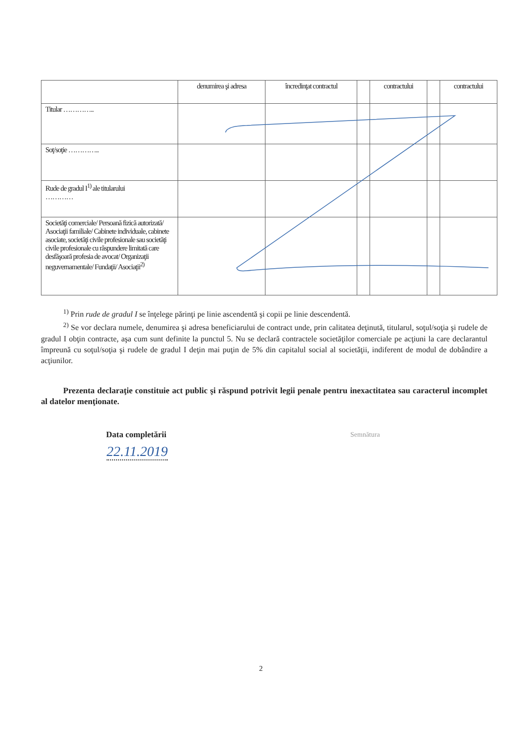| | denumirea şi adresa | încredinţat contractul | | contractului | | contractului |
| Titular ………….. | | | | | | |
| Soţ/soţie ………….. | | | | | | |
| Rude de gradul I<sup>1)</sup> ale titularului ………… | | | | | | |
| Societăţi comerciale/ Persoană fizică autorizată/ Asociaţii familiale/ Cabinete individuale, cabinete asociate, societăţi civile profesionale sau societăţi civile profesionale cu răspundere limitată care desfăşoară profesia de avocat/ Organizaţii neguvernamentale/ Fundaţii/ Asociaţii<sup>2)</sup> | | | | | | |
<sup>1)</sup> Prin rude de gradul I se înţelege părinţi pe linie ascendentă şi copii pe linie descendentă.
<sup>2)</sup> Se vor declara numele, denumirea şi adresa beneficiarului de contract unde, prin calitatea deţinută, titularul, soţul/soţia şi rudele de gradul I obţin contracte, aşa cum sunt definite la punctul 5. Nu se declară contractele societăţilor comerciale pe acţiuni la care declarantul împreună cu soţul/soţia şi rudele de gradul I deţin mai puţin de 5% din capitalul social al societăţii, indiferent de modul de dobândire a acţiunilor.
Prezenta declaraţie constituie act public şi răspund potrivit legii penale pentru inexactitatea sau caracterul incomplet al datelor menţionate.
Data completării Semnătura
22.11.2019
2